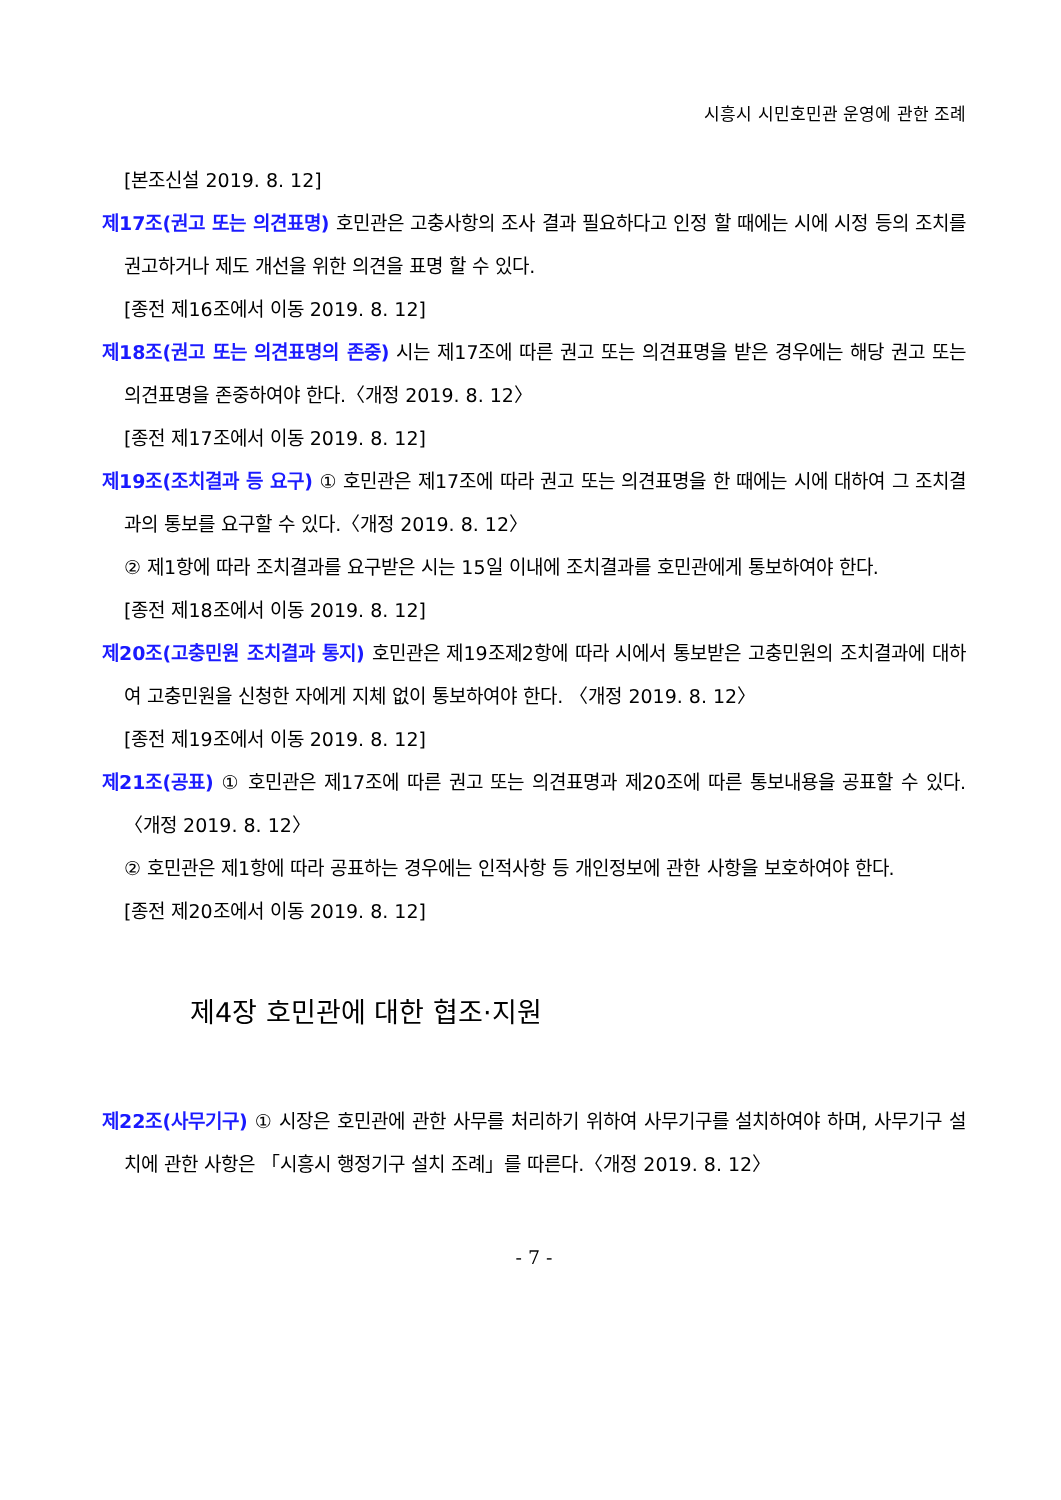시흥시 시민호민관 운영에 관한 조례
[본조신설 2019. 8. 12]
제17조(권고 또는 의견표명) 호민관은 고충사항의 조사 결과 필요하다고 인정 할 때에는 시에 시정 등의 조치를 권고하거나 제도 개선을 위한 의견을 표명 할 수 있다.
[종전 제16조에서 이동 2019. 8. 12]
제18조(권고 또는 의견표명의 존중) 시는 제17조에 따른 권고 또는 의견표명을 받은 경우에는 해당 권고 또는 의견표명을 존중하여야 한다.〈개정 2019. 8. 12〉
[종전 제17조에서 이동 2019. 8. 12]
제19조(조치결과 등 요구) ① 호민관은 제17조에 따라 권고 또는 의견표명을 한 때에는 시에 대하여 그 조치결과의 통보를 요구할 수 있다.〈개정 2019. 8. 12〉
② 제1항에 따라 조치결과를 요구받은 시는 15일 이내에 조치결과를 호민관에게 통보하여야 한다.
[종전 제18조에서 이동 2019. 8. 12]
제20조(고충민원 조치결과 통지) 호민관은 제19조제2항에 따라 시에서 통보받은 고충민원의 조치결과에 대하여 고충민원을 신청한 자에게 지체 없이 통보하여야 한다. 〈개정 2019. 8. 12〉
[종전 제19조에서 이동 2019. 8. 12]
제21조(공표) ① 호민관은 제17조에 따른 권고 또는 의견표명과 제20조에 따른 통보내용을 공표할 수 있다.〈개정 2019. 8. 12〉
② 호민관은 제1항에 따라 공표하는 경우에는 인적사항 등 개인정보에 관한 사항을 보호하여야 한다.
[종전 제20조에서 이동 2019. 8. 12]
제4장 호민관에 대한 협조·지원
제22조(사무기구) ① 시장은 호민관에 관한 사무를 처리하기 위하여 사무기구를 설치하여야 하며, 사무기구 설치에 관한 사항은 「시흥시 행정기구 설치 조례」를 따른다.〈개정 2019. 8. 12〉
- 7 -